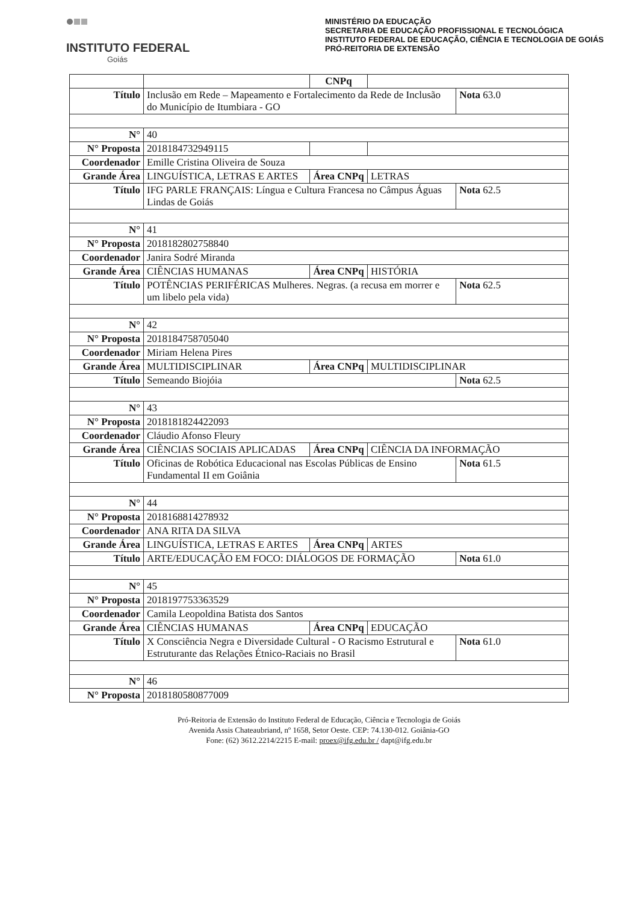INSTITUTO FEDERAL
Goiás
MINISTÉRIO DA EDUCAÇÃO
SECRETARIA DE EDUCAÇÃO PROFISSIONAL E TECNOLÓGICA
INSTITUTO FEDERAL DE EDUCAÇÃO, CIÊNCIA E TECNOLOGIA DE GOIÁS
PRÓ-REITORIA DE EXTENSÃO
| | | CNPq | | |
| Título | Inclusão em Rede – Mapeamento e Fortalecimento da Rede de Inclusão do Município de Itumbiara - GO | | | Nota 63.0 |
| N° | 40 | | | |
| N° Proposta | 2018184732949115 | | | |
| Coordenador | Emille Cristina Oliveira de Souza | | | |
| Grande Área | LINGUÍSTICA, LETRAS E ARTES | Área CNPq | LETRAS | |
| Título | IFG PARLE FRANÇAIS: Língua e Cultura Francesa no Câmpus Águas Lindas de Goiás | | | Nota 62.5 |
| N° | 41 | | | |
| N° Proposta | 2018182802758840 | | | |
| Coordenador | Janira Sodré Miranda | | | |
| Grande Área | CIÊNCIAS HUMANAS | Área CNPq | HISTÓRIA | |
| Título | POTÊNCIAS PERIFÉRICAS Mulheres. Negras. (a recusa em morrer e um libelo pela vida) | | | Nota 62.5 |
| N° | 42 | | | |
| N° Proposta | 2018184758705040 | | | |
| Coordenador | Miriam Helena Pires | | | |
| Grande Área | MULTIDISCIPLINAR | Área CNPq | MULTIDISCIPLINAR | |
| Título | Semeando Biojóia | | | Nota 62.5 |
| N° | 43 | | | |
| N° Proposta | 2018181824422093 | | | |
| Coordenador | Cláudio Afonso Fleury | | | |
| Grande Área | CIÊNCIAS SOCIAIS APLICADAS | Área CNPq | CIÊNCIA DA INFORMAÇÃO | |
| Título | Oficinas de Robótica Educacional nas Escolas Públicas de Ensino Fundamental II em Goiânia | | | Nota 61.5 |
| N° | 44 | | | |
| N° Proposta | 2018168814278932 | | | |
| Coordenador | ANA RITA DA SILVA | | | |
| Grande Área | LINGUÍSTICA, LETRAS E ARTES | Área CNPq | ARTES | |
| Título | ARTE/EDUCAÇÃO EM FOCO: DIÁLOGOS DE FORMAÇÃO | | | Nota 61.0 |
| N° | 45 | | | |
| N° Proposta | 2018197753363529 | | | |
| Coordenador | Camila Leopoldina Batista dos Santos | | | |
| Grande Área | CIÊNCIAS HUMANAS | Área CNPq | EDUCAÇÃO | |
| Título | X Consciência Negra e Diversidade Cultural - O Racismo Estrutural e Estruturante das Relações Étnico-Raciais no Brasil | | | Nota 61.0 |
| N° | 46 | | | |
| N° Proposta | 2018180580877009 | | | |
Pró-Reitoria de Extensão do Instituto Federal de Educação, Ciência e Tecnologia de Goiás
Avenida Assis Chateaubriand, nº 1658, Setor Oeste. CEP: 74.130-012. Goiânia-GO
Fone: (62) 3612.2214/2215 E-mail: proex@ifg.edu.br / dapt@ifg.edu.br